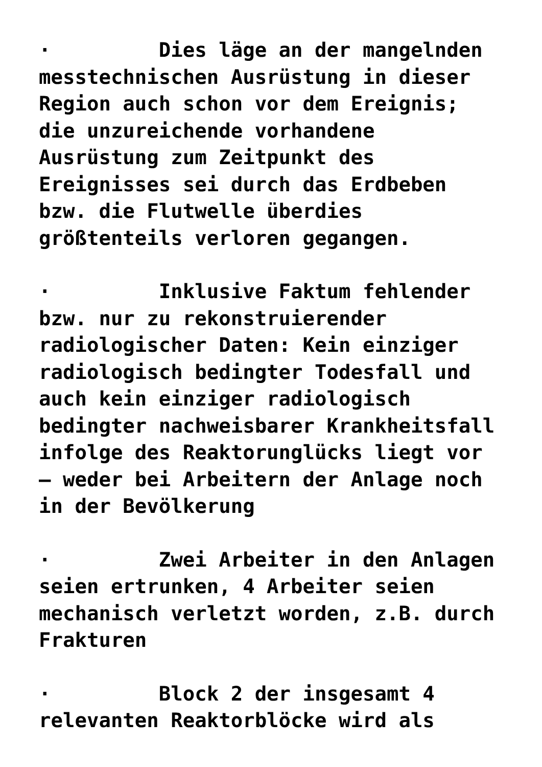· Dies läge an der mangelnden messtechnischen Ausrüstung in dieser Region auch schon vor dem Ereignis; die unzureichende vorhandene Ausrüstung zum Zeitpunkt des Ereignisses sei durch das Erdbeben bzw. die Flutwelle überdies größtenteils verloren gegangen.
· Inklusive Faktum fehlender bzw. nur zu rekonstruierender radiologischer Daten: Kein einziger radiologisch bedingter Todesfall und auch kein einziger radiologisch bedingter nachweisbarer Krankheitsfall infolge des Reaktorunglücks liegt vor – weder bei Arbeitern der Anlage noch in der Bevölkerung
· Zwei Arbeiter in den Anlagen seien ertrunken, 4 Arbeiter seien mechanisch verletzt worden, z.B. durch Frakturen
· Block 2 der insgesamt 4 relevanten Reaktorblöcke wird als